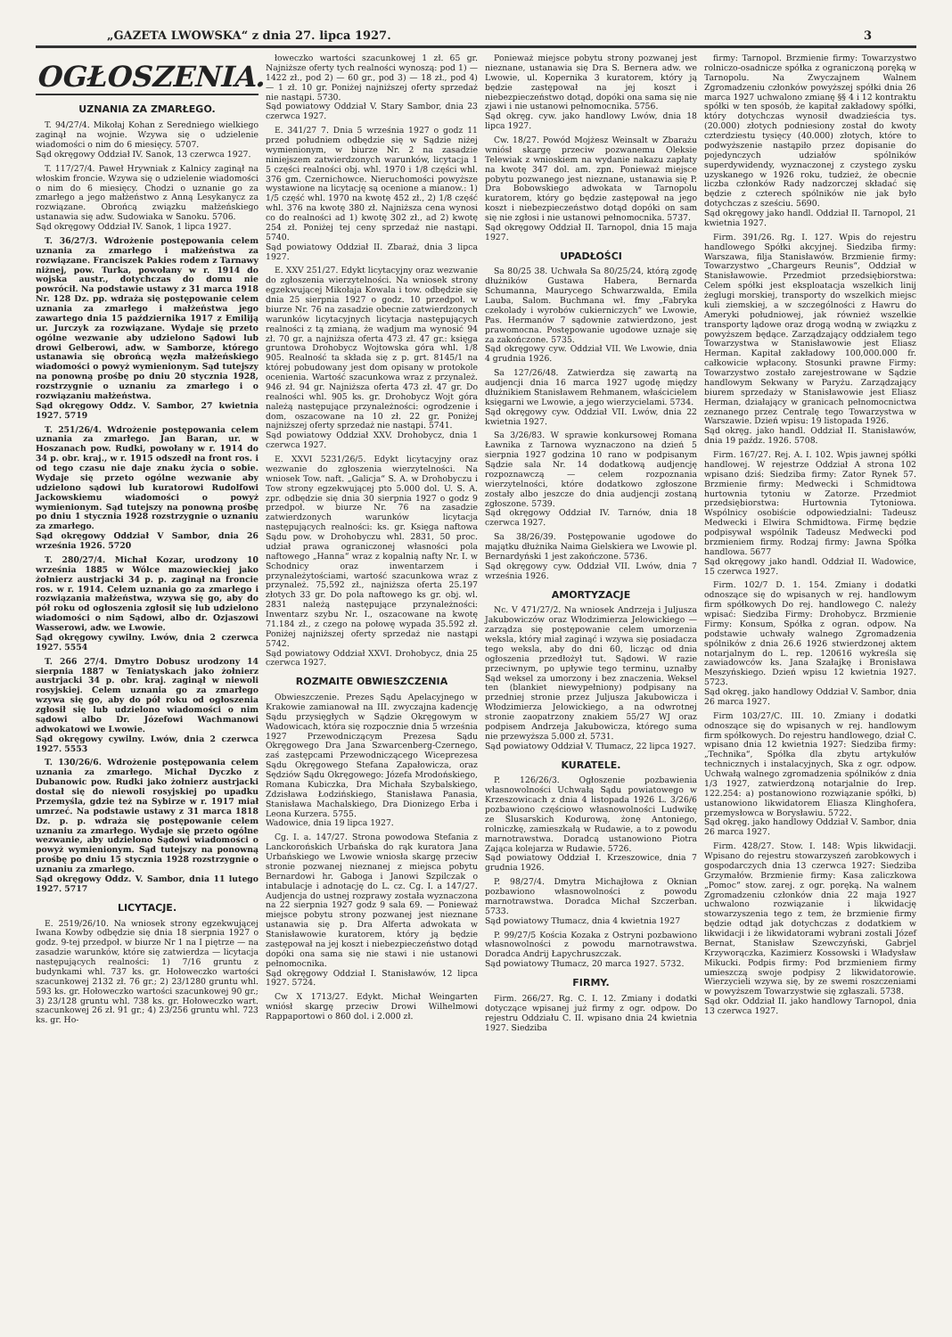„GAZETA LWOWSKA“ z dnia 27. lipca 1927. 3
OGŁOSZENIA.
UZNANIA ZA ZMARŁEGO.
T. 94/27/4. Mikołaj Kohan z Seredniego wielkiego zaginął na wojnie. Wzywa się o udzielenie wiadomości o nim do 6 miesięcy. 5707.
Sąd okręgowy Oddział IV. Sanok, 13 czerwca 1927.
T. 117/27/4. Paweł Hrywniak z Kalnicy zaginął na włoskim froncie. Wzywa się o udzielenie wiadomości o nim do 6 miesięcy. Chodzi o uznanie go za zmarłego a jego małżeństwo z Anną Lesykanycz za rozwiązane. Obrońcą związku małżeńskiego ustanawia się adw. Sudowiaka w Sanoku. 5706.
Sąd okręgowy Oddział IV. Sanok, 1 lipca 1927.
T. 36/27/3. Wdrożenie postępowania celem uznania za zmarłego i małżeństwa za rozwiązane. Franciszek Pakies rodem z Tarnawy niżnej, pow. Turka, powołany w r. 1914 do wojska austr., dotychczas do domu nie powrócił. Na podstawie ustawy z 31 marca 1918 Nr. 128 Dz. pp. wdraża się postępowanie celem uznania za zmarłego i małżeństwa jego zawartego dnia 15 października 1917 z Emiliją ur. Jurczyk za rozwiązane. Wydaje się przeto ogólne wezwanie aby udzielono Sądowi lub drowi Gelberowi, adw. w Samborze, którego ustanawia się obrońcą węzła małżeńskiego wiadomości o powyż wymienionym. Sąd tutejszy na ponowną prośbę po dniu 20 stycznia 1928, rozstrzygnie o uznaniu za zmarłego i o rozwiązaniu małżeństwa.
Sąd okręgowy Oddz. V. Sambor, 27 kwietnia 1927. 5719
T. 251/26/4. Wdrożenie postępowania celem uznania za zmarłego. Jan Baran, ur. w Hoszanach pow. Rudki, powołany w r. 1914 do 34 p. obr. kraj., w r. 1915 odszedł na front ros. i od tego czasu nie daje znaku życia o sobie. Wydaje się przeto ogólne wezwanie aby udzielono sądowi lub kuratorowi Rudolfowi Jackowskiemu wiadomości o powyż wymienionym. Sąd tutejszy na ponowną prośbę po dniu 1 stycznia 1928 rozstrzygnie o uznaniu za zmarłego.
Sąd okręgowy Oddział V Sambor, dnia 26 września 1926. 5720
T. 280/27/4. Michał Kozar, urodzony 10 września 1885 w Wólce mazowieckiej jako żołnierz austrjacki 34 p. p. zaginął na froncie ros. w r. 1914. Celem uznania go za zmarłego i rozwiązania małżeństwa, wzywa się go, aby do pół roku od ogłoszenia zgłosił się lub udzielono wiadomości o nim Sądowi, albo dr. Ozjaszowi Wasserowi, adw. we Lwowie.
Sąd okręgowy cywilny. Lwów, dnia 2 czerwca 1927. 5554
T. 266 27/4. Dmytro Dobusz urodzony 14 sierpnia 1887 w Teniatyskach jako żołnierz austrjacki 34 p. obr. kraj. zaginął w niewoli rosyjskiej. Celem uznania go za zmarłego wzywa się go, aby do pół roku od ogłoszenia zgłosił się lub udzielono wiadomości o nim sądowi albo Dr. Józefowi Wachmanowi adwokatowi we Lwowie.
Sąd okręgowy cywilny. Lwów, dnia 2 czerwca 1927. 5553
T. 130/26/6. Wdrożenie postępowania celem uznania za zmarłego. Michał Dyczko z Dubanowic pow. Rudki jako żołnierz austrjacki dostał się do niewoli rosyjskiej po upadku Przemyśla, gdzie też na Sybirze w r. 1917 miał umrzeć. Na podstawie ustawy z 31 marca 1818 Dz. p. p. wdraża się postępowanie celem uznaniu za zmarłego. Wydaje się przeto ogólne wezwanie, aby udzielono Sądowi wiadomości o powyż wymienionym. Sąd tutejszy na ponowną prośbę po dniu 15 stycznia 1928 rozstrzygnie o uznaniu za zmarłego.
Sąd okręgowy Oddz. V. Sambor, dnia 11 lutego 1927. 5717
LICYTACJE.
E. 2519/26/10. Na wniosek strony egzekwującej Iwana Kowby odbędzie się dnia 18 sierpnia 1927 o godz. 9-tej przedpoł. w biurze Nr 1 na I piętrze — na zasadzie warunków, które się zatwierdza — licytacja następujących realności: 1) 7/16 gruntu z budynkami whl. 737 ks. gr. Hołoweczko wartości szacunkowej 2132 zł. 76 gr.; 2) 23/1280 gruntu whl. 593 ks. gr. Hołoweczko wartości szacunkowej 90 gr.; 3) 23/128 gruntu whl. 738 ks. gr. Hołoweczko wart. szacunkowej 26 zł. 91 gr.; 4) 23/256 gruntu whl. 723 ks. gr. Ho-
łoweczko wartości szacunkowej 1 zł. 65 gr. Najniższe oferty tych realności wynoszą: pod 1) — 1422 zł., pod 2) — 60 gr., pod 3) — 18 zł., pod 4) — 1 zł. 10 gr. Poniżej najniższej oferty sprzedaż nie nastąpi. 5730.
Sąd powiatowy Oddział V. Stary Sambor, dnia 23 czerwca 1927.
E. 341/27 7. Dnia 5 września 1927 o godz 11 przed południem odbędzie się w Sądzie niżej wymienionym, w biurze Nr. 2 na zasadzie niniejszem zatwierdzonych warunków, licytacja 1 5 części realności obj. whl. 1970 i 1/8 części whl. 376 gm. Czernichowce. Nieruchomości powyższe wystawione na licytację są ocenione a mianow.: 1) 1/5 część whl. 1970 na kwotę 452 zł., 2) 1/8 część whl. 376 na kwotę 380 zł. Najniższa cena wynosi co do realności ad 1) kwotę 302 zł., ad 2) kwotę 254 zł. Poniżej tej ceny sprzedaż nie nastąpi. 5740.
Sąd powiatowy Oddział II. Zbaraż, dnia 3 lipca 1927.
E. XXV 251/27. Edykt licytacyjny oraz wezwanie do zgłoszenia wierzytelności. Na wniosek strony egzekwującej Mikołaja Kowala i tow. odbędzie się dnia 25 sierpnia 1927 o godz. 10 przedpoł. w biurze Nr. 76 na zasadzie obecnie zatwierdzonych warunków licytacyjnych licytacja następujących realności z tą zmianą, że wadjum ma wynosić 94 zł. 70 gr. a najniższa oferta 473 zł. 47 gr.: księga gruntowa Drohobycz Wojtowska góra whl. 1/8 905. Realność ta składa się z p. grt. 8145/1 na której pobudowany jest dom opisany w protokole ocenienia. Wartość szacunkowa wraz z przynależ. 946 zł. 94 gr. Najniższa oferta 473 zł. 47 gr. Do realności whl. 905 ks. gr. Drohobycz Wojt góra należą następujące przynależności: ogrodzenie i dom, oszacowane na 10 zł. 22 gr. Poniżej najniższej oferty sprzedaż nie nastąpi. 5741.
Sąd powiatowy Oddział XXV. Drohobycz, dnia 1 czerwca 1927.
E. XXVI 5231/26/5. Edykt licytacyjny oraz wezwanie do zgłoszenia wierzytelności. Na wniosek Tow. naft. „Galicja“ S. A. w Drohobyczu i Tow strony egzekwującej pto 5.000 dol. U. S. A. zpr. odbędzie się dnia 30 sierpnia 1927 o godz 9 przedpoł. w biurze Nr. 76 na zasadzie zatwierdzonych warunków licytacja następujących realności: ks. gr. Księga naftowa Sądu pow. w Drohobyczu whl. 2831, 50 proc. udział prawa ograniczonej własności pola naftowego „Hanna“ wraz z kopalnią nafty Nr. I. w Schodnicy oraz inwentarzem i przynależytościami, wartość szacunkowa wraz z przynależ. 75,592 zł., najniższa oferta 25.197 złotych 33 gr. Do pola naftowego ks gr. obj. wl. 2831 należą następujące przynależności: Inwentarz szybu Nr. I., oszacowane na kwotę 71.184 zł., z czego na połowę wypada 35.592 zł. Poniżej najniższej oferty sprzedaż nie nastąpi 5742.
Sąd powiatowy Oddział XXVI. Drohobycz, dnia 25 czerwca 1927.
ROZMAITE OBWIESZCZENIA
Obwieszczenie. Prezes Sądu Apelacyjnego w Krakowie zamianował na III. zwyczajna kadencję Sądu przysięgłych w Sądzie Okręgowym w Wadowicach, która się rozpocznie dnia 5 września 1927 Przewodniczącym Prezesa Sądu Okręgowego Dra Jana Szwarcenberg-Czernego, zaś zastępcami Przewodniczącego Wiceprezesa Sądu Okręgowego Stefana Zapałowicza, oraz Sędziów Sądu Okręgowego: Józefa Mrodońskiego, Romana Kubiczka, Dra Michała Szybalskiego, Zdzisława Łodzińskiego, Stanisława Panasia, Stanisława Machalskiego, Dra Dionizego Erba i Leona Kurzera. 5755.
Wadowice, dnia 19 lipca 1927.
Cg. I. a. 147/27. Strona powodowa Stefania z Lanckorońskich Urbańska do rąk kuratora Jana Urbańskiego we Lwowie wniosła skargę przeciw stronie pozwanej nieznanej z miejsca pobytu Bernardowi hr. Gaboga i Janowi Szpilczak o intabulacje i adnotację do L. cz. Cg. I. a 147/27. Audjencja do ustnej rozprawy została wyznaczona na 22 sierpnia 1927 godz 9 sala 69. — Ponieważ miejsce pobytu strony pozwanej jest nieznane ustanawia się p. Dra Alferta adwokata w Stanisławowie kuratorem, który ją będzie zastępował na jej koszt i niebezpieczeństwo dotąd dopóki ona sama się nie stawi i nie ustanowi pełnomocnika.
Sąd okręgowy Oddział I. Stanisławów, 12 lipca 1927. 5724.
Cw X 1713/27. Edykt. Michał Weingarten wniósł skargę przeciw Drowi Wilhelmowi Rappaportowi o 860 dol. i 2.000 zł.
Ponieważ miejsce pobytu strony pozwanej jest nieznane, ustanawia się Dra S. Bernera adw. we Lwowie, ul. Kopernika 3 kuratorem, który ją będzie zastępował na jej koszt i niebezpieczeństwo dotąd, dopóki ona sama się nie zjawi i nie ustanowi pełnomocnika. 5756.
Sąd okręg. cyw. jako handlowy Lwów, dnia 18 lipca 1927.
Cw. 18/27. Powód Mojżesz Weinsalt w Zbarażu wniósł skargę przeciw pozwanemu Oleksie Telewiak z wnioskiem na wydanie nakazu zapłaty na kwotę 347 dol. am. zpn. Ponieważ miejsce pobytu pozwanego jest nieznane, ustanawia się P. Dra Bobowskiego adwokata w Tarnopolu kuratorem, który go będzie zastępował na jego koszt i niebezpieczeństwo dotąd dopóki on sam się nie zgłosi i nie ustanowi pełnomocnika. 5737.
Sąd okręgowy Oddział II. Tarnopol, dnia 15 maja 1927.
UPADŁOŚCI
Sa 80/25 38. Uchwała Sa 80/25/24, którą zgodę dłużników Gustawa Habera, Bernarda Schumanna, Maurycego Schwarzwalda, Emila Lauba, Salom. Buchmana wł. fmy „Fabryka czekolady i wyrobów cukierniczych“ we Lwowie, Pas. Hermanów 7 sądownie zatwierdzono, jest prawomocna. Postępowanie ugodowe uznaje się za zakończone. 5735.
Sąd okręgowy cyw. Oddział VII. We Lwowie, dnia 4 grudnia 1926.
Sa 127/26/48. Zatwierdza się zawartą na audjencji dnia 16 marca 1927 ugodę między dłużnikiem Stanisławem Rehmanem, właścicielem księgarni we Lwowie, a jego wierzycielami. 5734.
Sąd okręgowy cyw. Oddział VII. Lwów, dnia 22 kwietnia 1927.
Sa 3/26/83. W sprawie konkursowej Romana Ławnika z Tarnowa wyznaczono na dzień 5 sierpnia 1927 godzina 10 rano w podpisanym Sądzie sala Nr. 14 dodatkową audjencję rozpoznawczą — celem rozpoznania wierzytelności, które dodatkowo zgłoszone zostały albo jeszcze do dnia audjencji zostaną zgłoszone. 5739.
Sąd okręgowy Oddział IV. Tarnów, dnia 18 czerwca 1927.
Sa 38/26/39. Postępowanie ugodowe do majątku dłużnika Naima Gielskiera we Lwowie pl. Bernardyński 1 jest zakończone. 5736.
Sąd okręgowy cyw. Oddział VII. Lwów, dnia 7 września 1926.
AMORTYZACJE
Nc. V 471/27/2. Na wniosek Andrzeja i Juljusza Jakubowiczów oraz Włodzimierza Jelowickiego — zarządza się postępowanie celem umorzenia weksla, który miał zaginąć i wzywa się posiadacza tego weksla, aby do dni 60, licząc od dnia ogłoszenia przedłożył tut. Sądowi. W razie przeciwnym, po upływie tego terminu, uznałby Sąd weksel za umorzony i bez znaczenia. Weksel ten (blankiet niewypełniony) podpisany na przedniej stronie przez Juljusza Jakubowicza i Włodzimierza Jelowickiego, a na odwrotnej stronie zaopatrzony znakiem 55/27 WJ oraz podpisem Andrzeja Jakubowicza, którego suma nie przewyższa 5.000 zł. 5731.
Sąd powiatowy Oddział V. Tłumacz, 22 lipca 1927.
KURATELE.
P. 126/26/3. Ogłoszenie pozbawienia własnowolności Uchwałą Sądu powiatowego w Krzeszowicach z dnia 4 listopada 1926 L. 3/26/6 pozbawiono częściowo własnowolności Ludwikę ze Ślusarskich Kodurową, żonę Antoniego, rolniczkę, zamieszkałą w Rudawie, a to z powodu marnotrawstwa. Doradcą ustanowiono Piotra Zająca kolejarza w Rudawie. 5726.
Sąd powiatowy Oddział I. Krzeszowice, dnia 7 grudnia 1926.
P. 98/27/4. Dmytra Michajłowa z Oknian pozbawiono własnowolności z powodu marnotrawstwa. Doradca Michał Szczerban. 5733.
Sąd powiatowy Tłumacz, dnia 4 kwietnia 1927
P. 99/27/5 Kościa Kozaka z Ostryni pozbawiono własnowolności z powodu marnotrawstwa. Doradca Andrij Łapychruszczak.
Sąd powiatowy Tłumacz, 20 marca 1927. 5732.
FIRMY.
Firm. 266/27. Rg. C. I. 12. Zmiany i dodatki dotyczące wpisanej już firmy z ogr. odpow. Do rejestru Oddziału C. II. wpisano dnia 24 kwietnia 1927. Siedziba
firmy: Tarnopol. Brzmienie firmy: Towarzystwo rolniczo-osadnicze spółka z ograniczoną poręką w Tarnopolu. Na Zwyczajnem Walnem Zgromadzeniu członków powyższej spółki dnia 26 marca 1927 uchwalono zmianę §§ 4 i 12 kontraktu spółki w ten sposób, że kapitał zakładowy spółki, który dotychczas wynosił dwadzieścia tys. (20.000) złotych podniesiony został do kwoty czterdziestu tysięcy (40.000) złotych, które to podwyższenie nastąpiło przez dopisanie do pojedynczych udziałów spólników superdywidendy, wyznaczonej z czystego zysku uzyskanego w 1926 roku, tudzież, że obecnie liczba członków Rady nadzorczej składać się będzie z czterech spólników nie jak było dotychczas z sześciu. 5690.
Sąd okręgowy jako handl. Oddział II. Tarnopol, 21 kwietnia 1927.
Firm. 391/26. Rg. I. 127. Wpis do rejestru handlowego Spółki akcyjnej. Siedziba firmy: Warszawa, filja Stanisławów. Brzmienie firmy: Towarzystwo „Chargeurs Reunis“, Oddział w Stanisławowie. Przedmiot przedsiębiorstwa: Celem spółki jest eksploatacja wszelkich linij żeglugi morskiej, transporty do wszelkich miejsc kuli ziemskiej, a w szczególności z Hawru do Ameryki południowej, jak również wszelkie transporty lądowe oraz drogą wodną w związku z powyższem będące. Zarządzający oddziałem tego Towarzystwa w Stanisławowie jest Eliasz Herman. Kapitał zakładowy 100,000.000 fr. całkowicie wpłacony. Stosunki prawne Firmy: Towarzystwo zostało zarejestrowane w Sądzie handlowym Sekwany w Paryżu. Zarządzający biurem sprzedaży w Stanisławowie jest Eliasz Herman, działający w granicach pełnomocnictwa zeznanego przez Centralę tego Towarzystwa w Warszawie. Dzień wpisu: 19 listopada 1926.
Sąd okręg. jako handl. Oddział II. Stanisławów, dnia 19 paźdz. 1926. 5708.
Firm. 167/27. Rej. A. I. 102. Wpis jawnej spółki handlowej. W rejestrze Oddział A strona 102 wpisano dziś: Siedziba firmy: Zator Rynek 57. Brzmienie firmy: Medwecki i Schmidtowa hurtownia tytoniu w Zatorze. Przedmiot przedsiębiorstwa: Hurtownia Tytoniowa. Wspólnicy osobiście odpowiedzialni: Tadeusz Medwecki i Elwira Schmidtowa. Firmę będzie podpisywał wspólnik Tadeusz Medwecki pod brzmieniem firmy. Rodzaj firmy: Jawna Spółka handlowa. 5677
Sąd okręgowy jako handl. Oddział II. Wadowice, 15 czerwca 1927.
Firm. 102/7 D. 1. 154. Zmiany i dodatki odnoszące się do wpisanych w rej. handlowym firm spółkowych Do rej. handlowego C. należy wpisać: Siedziba Firmy: Drohobycz. Brzmienie Firmy: Konsum, Spółka z ogran. odpow. Na podstawie uchwały walnego Zgromadzenia spólników z dnia 26.6 1926 stwierdzonej aktem notarjalnym do L. rep. 120616 wykreśla się zawiadowców ks. Jana Szałajkę i Bronisława Meszyńskiego. Dzień wpisu 12 kwietnia 1927. 5723.
Sąd okręg. jako handlowy Oddział V. Sambor, dnia 26 marca 1927.
Firm 103/27/C. III. 10. Zmiany i dodatki odnoszące się do wpisanych w rej. handlowym firm spółkowych. Do rejestru handlowego, dział C. wpisano dnia 12 kwietnia 1927: Siedziba firmy: „Technika“, Spółka dla zbytu artykułów technicznych i instalacyjnych, Ska z ogr. odpow. Uchwałą walnego zgromadzenia spólników z dnia 1/3 1927, zatwierdzoną notarjalnie do Irep. 122.254: a) postanowiono rozwiązanie spółki, b) ustanowiono likwidatorem Eliasza Klinghofera, przemysłowca w Borysławiu. 5722.
Sąd okręg. jako handlowy Oddział V. Sambor, dnia 26 marca 1927.
Firm. 428/27. Stow. I. 148: Wpis likwidacji. Wpisano do rejestru stowarzyszeń zarobkowych i gospodarczych dnia 13 czerwca 1927: Siedziba Grzymałów. Brzmienie firmy: Kasa zaliczkowa „Pomoc“ stow. zarej. z ogr. poręką. Na walnem Zgromadzeniu członków dnia 22 maja 1927 uchwalono rozwiązanie i likwidację stowarzyszenia tego z tem, że brzmienie firmy będzie odtąd jak dotychczas z dodatkiem w likwidacji i że likwidatorami wybrani zostali Józef Bernat, Stanisław Szewczyński, Gabrjel Krzyworączka, Kazimierz Kossowski i Władysław Mikucki. Podpis firmy: Pod brzmieniem firmy umieszczą swoje podpisy 2 likwidatorowie. Wierzycieli wzywa się, by ze swemi roszczeniami w powyższem Towarzystwie się zgłaszali. 5738.
Sąd okr. Oddział II. jako handlowy Tarnopol, dnia 13 czerwca 1927.